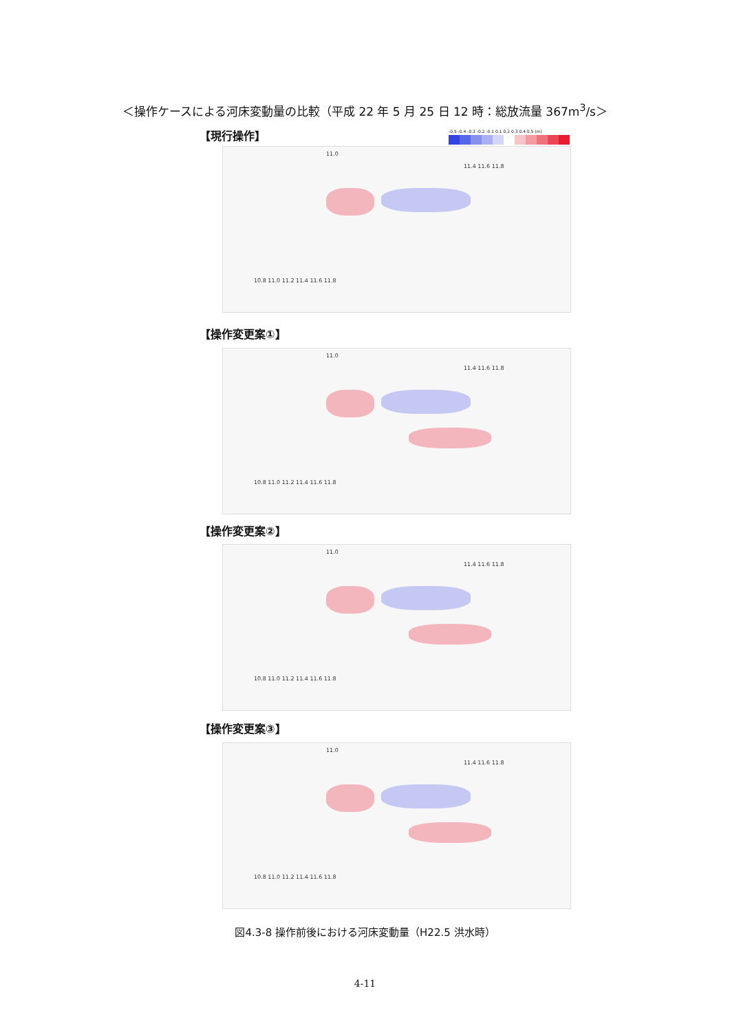＜操作ケースによる河床変動量の比較（平成 22 年 5 月 25 日 12 時：総放流量 367m<sup>3</sup>/s＞
【現行操作】
-0.5 -0.4 -0.3 -0.2 -0.1 0.1 0.2 0.3 0.4 0.5 (m)
11.0
11.4 11.6 11.8
10.8 11.0 11.2 11.4 11.6 11.8
【操作変更案①】
11.0
11.4 11.6 11.8
10.8 11.0 11.2 11.4 11.6 11.8
【操作変更案②】
11.0
11.4 11.6 11.8
10.8 11.0 11.2 11.4 11.6 11.8
【操作変更案③】
11.0
11.4 11.6 11.8
10.8 11.0 11.2 11.4 11.6 11.8
図4.3-8 操作前後における河床変動量（H22.5 洪水時）
4-11